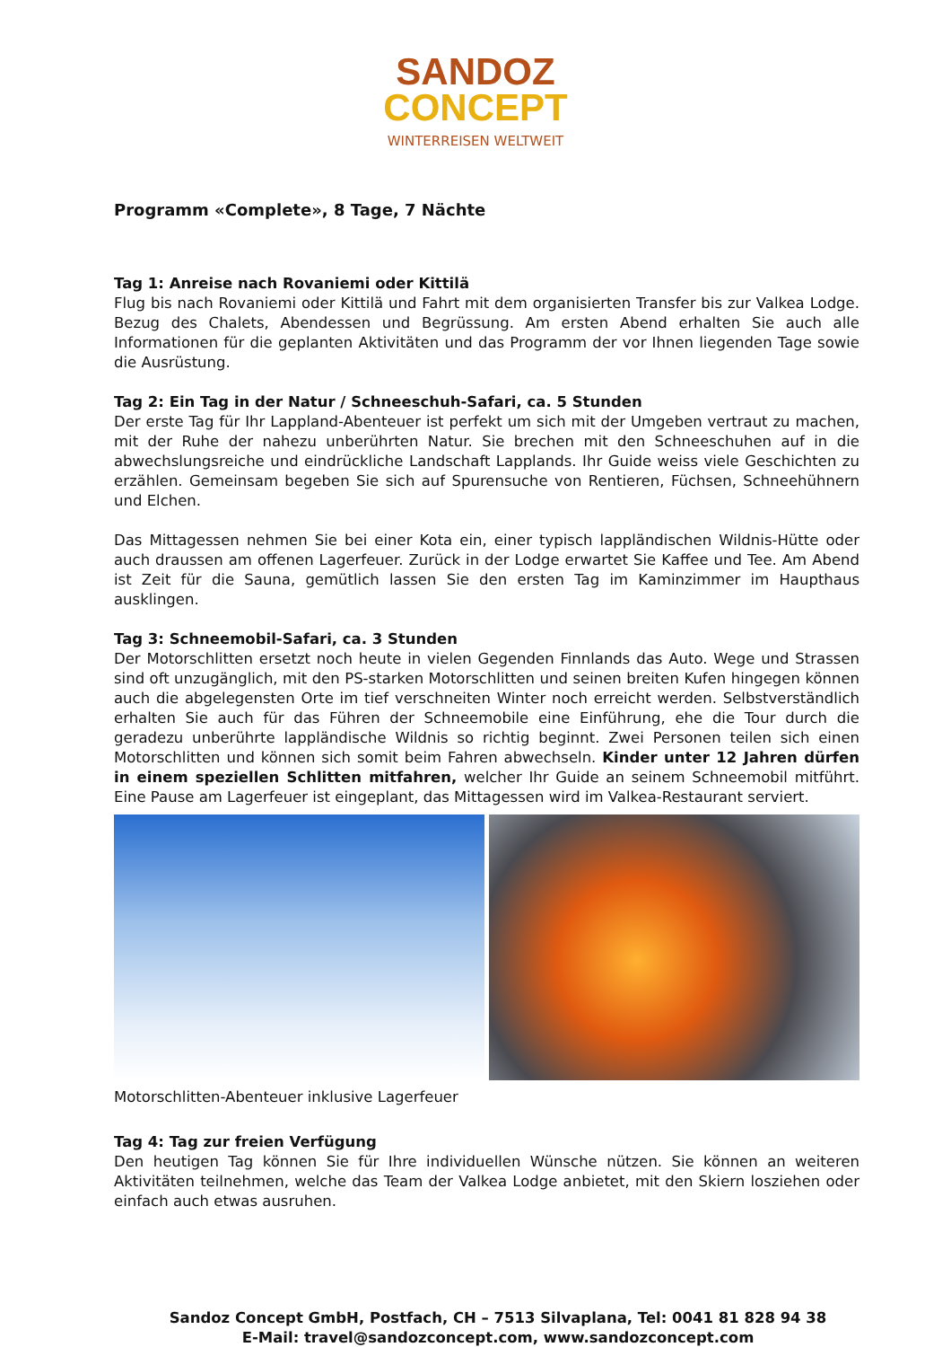SANDOZ
CONCEPT
WINTERREISEN WELTWEIT
Programm «Complete», 8 Tage, 7 Nächte
Tag 1: Anreise nach Rovaniemi oder Kittilä
Flug bis nach Rovaniemi oder Kittilä und Fahrt mit dem organisierten Transfer bis zur Valkea Lodge. Bezug des Chalets, Abendessen und Begrüssung. Am ersten Abend erhalten Sie auch alle Informationen für die geplanten Aktivitäten und das Programm der vor Ihnen liegenden Tage sowie die Ausrüstung.
Tag 2: Ein Tag in der Natur / Schneeschuh-Safari, ca. 5 Stunden
Der erste Tag für Ihr Lappland-Abenteuer ist perfekt um sich mit der Umgeben vertraut zu machen, mit der Ruhe der nahezu unberührten Natur. Sie brechen mit den Schneeschuhen auf in die abwechslungsreiche und eindrückliche Landschaft Lapplands. Ihr Guide weiss viele Geschichten zu erzählen. Gemeinsam begeben Sie sich auf Spurensuche von Rentieren, Füchsen, Schneehühnern und Elchen.
Das Mittagessen nehmen Sie bei einer Kota ein, einer typisch lappländischen Wildnis-Hütte oder auch draussen am offenen Lagerfeuer. Zurück in der Lodge erwartet Sie Kaffee und Tee. Am Abend ist Zeit für die Sauna, gemütlich lassen Sie den ersten Tag im Kaminzimmer im Haupthaus ausklingen.
Tag 3: Schneemobil-Safari, ca. 3 Stunden
Der Motorschlitten ersetzt noch heute in vielen Gegenden Finnlands das Auto. Wege und Strassen sind oft unzugänglich, mit den PS-starken Motorschlitten und seinen breiten Kufen hingegen können auch die abgelegensten Orte im tief verschneiten Winter noch erreicht werden. Selbstverständlich erhalten Sie auch für das Führen der Schneemobile eine Einführung, ehe die Tour durch die geradezu unberührte lappländische Wildnis so richtig beginnt. Zwei Personen teilen sich einen Motorschlitten und können sich somit beim Fahren abwechseln. Kinder unter 12 Jahren dürfen in einem speziellen Schlitten mitfahren, welcher Ihr Guide an seinem Schneemobil mitführt. Eine Pause am Lagerfeuer ist eingeplant, das Mittagessen wird im Valkea-Restaurant serviert.
Motorschlitten-Abenteuer inklusive Lagerfeuer
Tag 4: Tag zur freien Verfügung
Den heutigen Tag können Sie für Ihre individuellen Wünsche nützen. Sie können an weiteren Aktivitäten teilnehmen, welche das Team der Valkea Lodge anbietet, mit den Skiern losziehen oder einfach auch etwas ausruhen.
Sandoz Concept GmbH, Postfach, CH – 7513 Silvaplana, Tel: 0041 81 828 94 38
E-Mail: travel@sandozconcept.com, www.sandozconcept.com